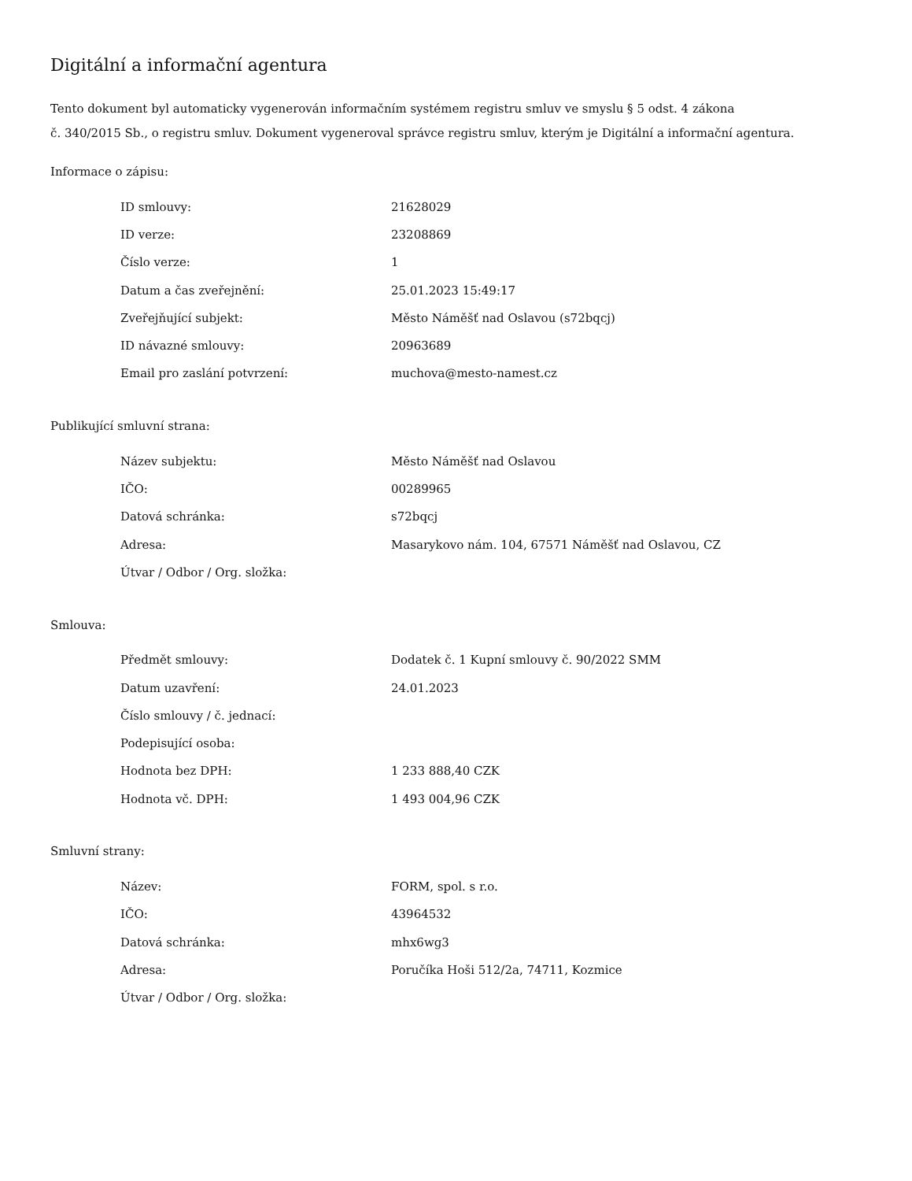Digitální a informační agentura
Tento dokument byl automaticky vygenerován informačním systémem registru smluv ve smyslu § 5 odst. 4 zákona
č. 340/2015 Sb., o registru smluv. Dokument vygeneroval správce registru smluv, kterým je Digitální a informační agentura.
Informace o zápisu:
| ID smlouvy: | 21628029 |
| ID verze: | 23208869 |
| Číslo verze: | 1 |
| Datum a čas zveřejnění: | 25.01.2023 15:49:17 |
| Zveřejňující subjekt: | Město Náměšť nad Oslavou (s72bqcj) |
| ID návazné smlouvy: | 20963689 |
| Email pro zaslání potvrzení: | muchova@mesto-namest.cz |
Publikující smluvní strana:
| Název subjektu: | Město Náměšť nad Oslavou |
| IČO: | 00289965 |
| Datová schránka: | s72bqcj |
| Adresa: | Masarykovo nám. 104, 67571 Náměšť nad Oslavou, CZ |
| Útvar / Odbor / Org. složka: | |
Smlouva:
| Předmět smlouvy: | Dodatek č. 1 Kupní smlouvy č. 90/2022 SMM |
| Datum uzavření: | 24.01.2023 |
| Číslo smlouvy / č. jednací: | |
| Podepisující osoba: | |
| Hodnota bez DPH: | 1 233 888,40 CZK |
| Hodnota vč. DPH: | 1 493 004,96 CZK |
Smluvní strany:
| Název: | FORM, spol. s r.o. |
| IČO: | 43964532 |
| Datová schránka: | mhx6wg3 |
| Adresa: | Poručíka Hoši 512/2a, 74711, Kozmice |
| Útvar / Odbor / Org. složka: | |